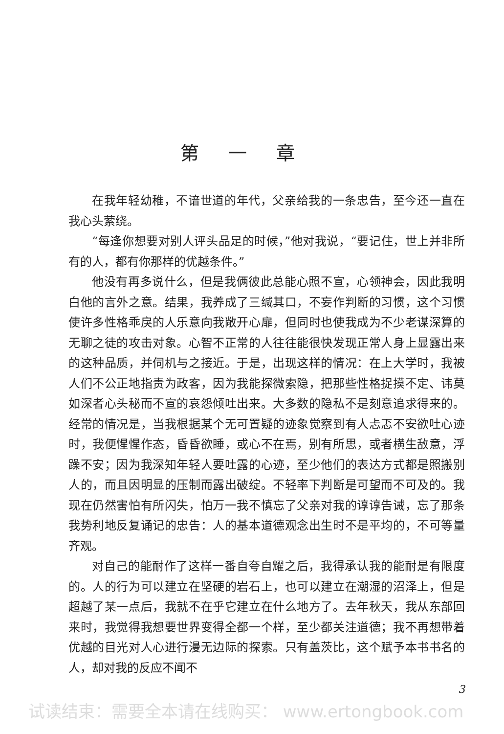第一章
在我年轻幼稚，不谙世道的年代，父亲给我的一条忠告，至今还一直在我心头萦绕。
“每逢你想要对别人评头品足的时候，”他对我说，“要记住，世上并非所有的人，都有你那样的优越条件。”
他没有再多说什么，但是我俩彼此总能心照不宣，心领神会，因此我明白他的言外之意。结果，我养成了三缄其口，不妄作判断的习惯，这个习惯使许多性格乖戾的人乐意向我敞开心扉，但同时也使我成为不少老谋深算的无聊之徒的攻击对象。心智不正常的人往往能很快发现正常人身上显露出来的这种品质，并伺机与之接近。于是，出现这样的情况：在上大学时，我被人们不公正地指责为政客，因为我能探微索隐，把那些性格捉摸不定、讳莫如深者心头秘而不宣的哀怨倾吐出来。大多数的隐私不是刻意追求得来的。经常的情况是，当我根据某个无可置疑的迹象觉察到有人忐忑不安欲吐心迹时，我便惺惺作态，昏昏欲睡，或心不在焉，别有所思，或者横生敌意，浮躁不安；因为我深知年轻人要吐露的心迹，至少他们的表达方式都是照搬别人的，而且因明显的压制而露出破绽。不轻率下判断是可望而不可及的。我现在仍然害怕有所闪失，怕万一我不慎忘了父亲对我的谆谆告诫，忘了那条我势利地反复诵记的忠告：人的基本道德观念出生时不是平均的，不可等量齐观。
对自己的能耐作了这样一番自夸自耀之后，我得承认我的能耐是有限度的。人的行为可以建立在坚硬的岩石上，也可以建立在潮湿的沼泽上，但是超越了某一点后，我就不在乎它建立在什么地方了。去年秋天，我从东部回来时，我觉得我想要世界变得全都一个样，至少都关注道德；我不再想带着优越的目光对人心进行漫无边际的探索。只有盖茨比，这个赋予本书书名的人，却对我的反应不闻不
3
试读结束：需要全本请在线购买： www.ertongbook.com